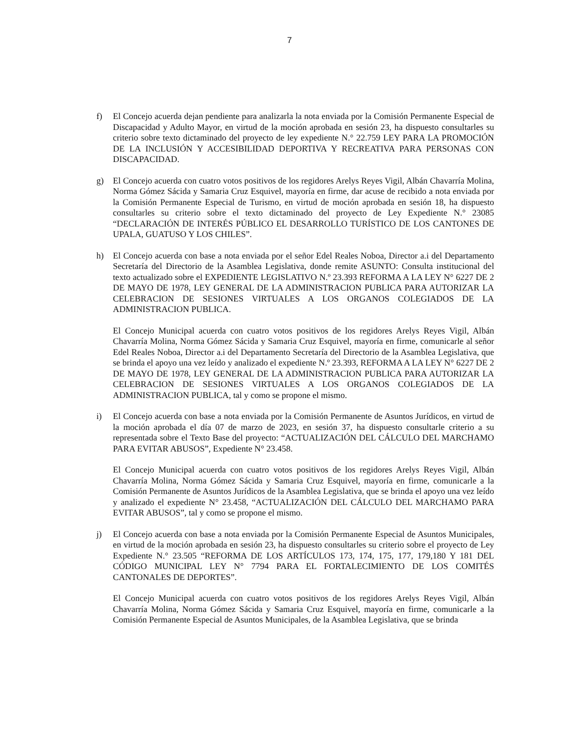7
f) El Concejo acuerda dejan pendiente para analizarla la nota enviada por la Comisión Permanente Especial de Discapacidad y Adulto Mayor, en virtud de la moción aprobada en sesión 23, ha dispuesto consultarles su criterio sobre texto dictaminado del proyecto de ley expediente N.° 22.759 LEY PARA LA PROMOCIÓN DE LA INCLUSIÓN Y ACCESIBILIDAD DEPORTIVA Y RECREATIVA PARA PERSONAS CON DISCAPACIDAD.
g) El Concejo acuerda con cuatro votos positivos de los regidores Arelys Reyes Vigil, Albán Chavarría Molina, Norma Gómez Sácida y Samaria Cruz Esquivel, mayoría en firme, dar acuse de recibido a nota enviada por la Comisión Permanente Especial de Turismo, en virtud de moción aprobada en sesión 18, ha dispuesto consultarles su criterio sobre el texto dictaminado del proyecto de Ley Expediente N.° 23085 “DECLARACIÓN DE INTERÉS PÚBLICO EL DESARROLLO TURÍSTICO DE LOS CANTONES DE UPALA, GUATUSO Y LOS CHILES”.
h) El Concejo acuerda con base a nota enviada por el señor Edel Reales Noboa, Director a.i del Departamento Secretaría del Directorio de la Asamblea Legislativa, donde remite ASUNTO: Consulta institucional del texto actualizado sobre el EXPEDIENTE LEGISLATIVO N.º 23.393 REFORMA A LA LEY N° 6227 DE 2 DE MAYO DE 1978, LEY GENERAL DE LA ADMINISTRACION PUBLICA PARA AUTORIZAR LA CELEBRACION DE SESIONES VIRTUALES A LOS ORGANOS COLEGIADOS DE LA ADMINISTRACION PUBLICA.
El Concejo Municipal acuerda con cuatro votos positivos de los regidores Arelys Reyes Vigil, Albán Chavarría Molina, Norma Gómez Sácida y Samaria Cruz Esquivel, mayoría en firme, comunicarle al señor Edel Reales Noboa, Director a.i del Departamento Secretaría del Directorio de la Asamblea Legislativa, que se brinda el apoyo una vez leído y analizado el expediente N.º 23.393, REFORMA A LA LEY N° 6227 DE 2 DE MAYO DE 1978, LEY GENERAL DE LA ADMINISTRACION PUBLICA PARA AUTORIZAR LA CELEBRACION DE SESIONES VIRTUALES A LOS ORGANOS COLEGIADOS DE LA ADMINISTRACION PUBLICA, tal y como se propone el mismo.
i) El Concejo acuerda con base a nota enviada por la Comisión Permanente de Asuntos Jurídicos, en virtud de la moción aprobada el día 07 de marzo de 2023, en sesión 37, ha dispuesto consultarle criterio a su representada sobre el Texto Base del proyecto: “ACTUALIZACIÓN DEL CÁLCULO DEL MARCHAMO PARA EVITAR ABUSOS”, Expediente N° 23.458.
El Concejo Municipal acuerda con cuatro votos positivos de los regidores Arelys Reyes Vigil, Albán Chavarría Molina, Norma Gómez Sácida y Samaria Cruz Esquivel, mayoría en firme, comunicarle a la Comisión Permanente de Asuntos Jurídicos de la Asamblea Legislativa, que se brinda el apoyo una vez leído y analizado el expediente N° 23.458, “ACTUALIZACIÓN DEL CÁLCULO DEL MARCHAMO PARA EVITAR ABUSOS”, tal y como se propone el mismo.
j) El Concejo acuerda con base a nota enviada por la Comisión Permanente Especial de Asuntos Municipales, en virtud de la moción aprobada en sesión 23, ha dispuesto consultarles su criterio sobre el proyecto de Ley Expediente N.° 23.505 “REFORMA DE LOS ARTÍCULOS 173, 174, 175, 177, 179,180 Y 181 DEL CÓDIGO MUNICIPAL LEY N° 7794 PARA EL FORTALECIMIENTO DE LOS COMITÉS CANTONALES DE DEPORTES”.
El Concejo Municipal acuerda con cuatro votos positivos de los regidores Arelys Reyes Vigil, Albán Chavarría Molina, Norma Gómez Sácida y Samaria Cruz Esquivel, mayoría en firme, comunicarle a la Comisión Permanente Especial de Asuntos Municipales, de la Asamblea Legislativa, que se brinda